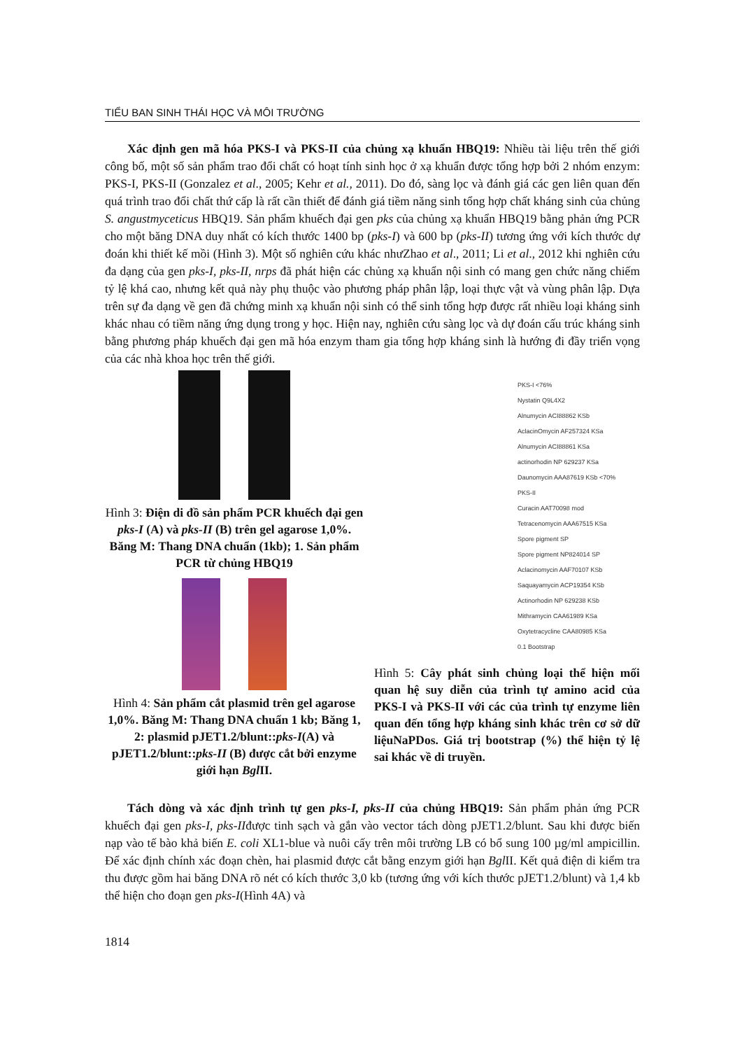TIỂU BAN SINH THÁI HỌC VÀ MÔI TRƯỜNG
Xác định gen mã hóa PKS-I và PKS-II của chủng xạ khuẩn HBQ19: Nhiều tài liệu trên thế giới công bố, một số sản phẩm trao đổi chất có hoạt tính sinh học ở xạ khuẩn được tổng hợp bởi 2 nhóm enzym: PKS-I, PKS-II (Gonzalez et al., 2005; Kehr et al., 2011). Do đó, sàng lọc và đánh giá các gen liên quan đến quá trình trao đổi chất thứ cấp là rất cần thiết để đánh giá tiềm năng sinh tổng hợp chất kháng sinh của chủng S. angustmyceticus HBQ19. Sản phẩm khuếch đại gen pks của chủng xạ khuẩn HBQ19 bằng phản ứng PCR cho một băng DNA duy nhất có kích thước 1400 bp (pks-I) và 600 bp (pks-II) tương ứng với kích thước dự đoán khi thiết kế mồi (Hình 3). Một số nghiên cứu khác nhưZhao et al., 2011; Li et al., 2012 khi nghiên cứu đa dạng của gen pks-I, pks-II, nrps đã phát hiện các chủng xạ khuẩn nội sinh có mang gen chức năng chiếm tỷ lệ khá cao, nhưng kết quả này phụ thuộc vào phương pháp phân lập, loại thực vật và vùng phân lập. Dựa trên sự đa dạng về gen đã chứng minh xạ khuẩn nội sinh có thể sinh tổng hợp được rất nhiều loại kháng sinh khác nhau có tiềm năng ứng dụng trong y học. Hiện nay, nghiên cứu sàng lọc và dự đoán cấu trúc kháng sinh bằng phương pháp khuếch đại gen mã hóa enzym tham gia tổng hợp kháng sinh là hướng đi đầy triển vọng của các nhà khoa học trên thế giới.
Hình 3: Điện di đồ sản phẩm PCR khuếch đại gen pks-I (A) và pks-II (B) trên gel agarose 1,0%. Băng M: Thang DNA chuẩn (1kb); 1. Sản phẩm PCR từ chủng HBQ19
Hình 4: Sản phẩm cắt plasmid trên gel agarose 1,0%. Băng M: Thang DNA chuẩn 1 kb; Băng 1, 2: plasmid pJET1.2/blunt::pks-I(A) và pJET1.2/blunt::pks-II (B) được cắt bởi enzyme giới hạn Bgl II.
PKS-I <76%
Nystatin Q9L4X2
Alnumycin ACI88862 KSb
AclacinOmycin AF257324 KSa
Alnumycin ACI88861 KSa
actinorhodin NP 629237 KSa
Daunomycin AAA87619 KSb <70%
PKS-II
Curacin AAT70098 mod
Tetracenomycin AAA67515 KSa
Spore pigment SP
Spore pigment NP824014 SP
Aclacinomycin AAF70107 KSb
Saquayamycin ACP19354 KSb
Actinorhodin NP 629238 KSb
Mithramycin CAA61989 KSa
Oxytetracycline CAA80985 KSa
0.1 Bootstrap
Hình 5: Cây phát sinh chủng loại thể hiện mối quan hệ suy diễn của trình tự amino acid của PKS-I và PKS-II với các của trình tự enzyme liên quan đến tổng hợp kháng sinh khác trên cơ sở dữ liệuNaPDos. Giá trị bootstrap (%) thể hiện tỷ lệ sai khác về di truyền.
Tách dòng và xác định trình tự gen pks-I, pks-II của chủng HBQ19: Sản phẩm phản ứng PCR khuếch đại gen pks-I, pks-IIđược tinh sạch và gắn vào vector tách dòng pJET1.2/blunt. Sau khi được biến nạp vào tế bào khả biến E. coli XL1-blue và nuôi cấy trên môi trường LB có bổ sung 100 µg/ml ampicillin. Để xác định chính xác đoạn chèn, hai plasmid được cắt bằng enzym giới hạn Bgl II. Kết quả điện di kiểm tra thu được gồm hai băng DNA rõ nét có kích thước 3,0 kb (tương ứng với kích thước pJET1.2/blunt) và 1,4 kb thể hiện cho đoạn gen pks-I(Hình 4A) và
1814